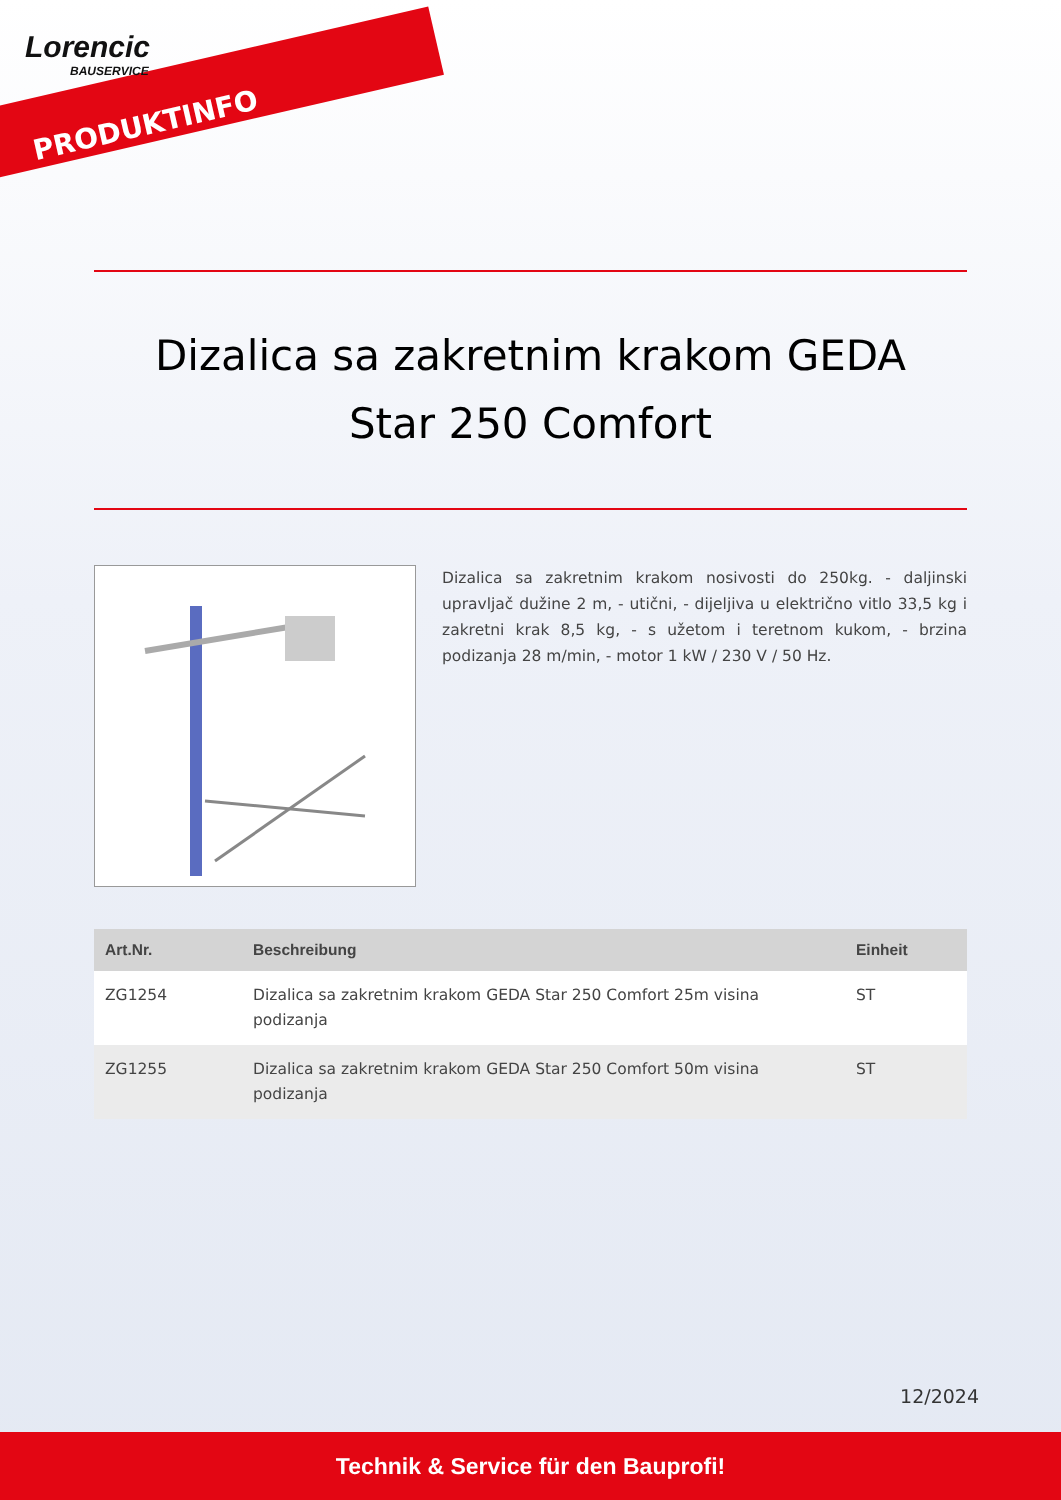Lorencic
BAUSERVICE
PRODUKTINFO
Dizalica sa zakretnim krakom GEDA Star 250 Comfort
Dizalica sa zakretnim krakom nosivosti do 250kg. - daljinski upravljač dužine 2 m, - utični, - dijeljiva u električno vitlo 33,5 kg i zakretni krak 8,5 kg, - s užetom i teretnom kukom, - brzina podizanja 28 m/min, - motor 1 kW / 230 V / 50 Hz.
| Art.Nr. | Beschreibung | Einheit |
| --- | --- | --- |
| ZG1254 | Dizalica sa zakretnim krakom GEDA Star 250 Comfort 25m visina podizanja | ST |
| ZG1255 | Dizalica sa zakretnim krakom GEDA Star 250 Comfort 50m visina podizanja | ST |
12/2024
Technik & Service für den Bauprofi!